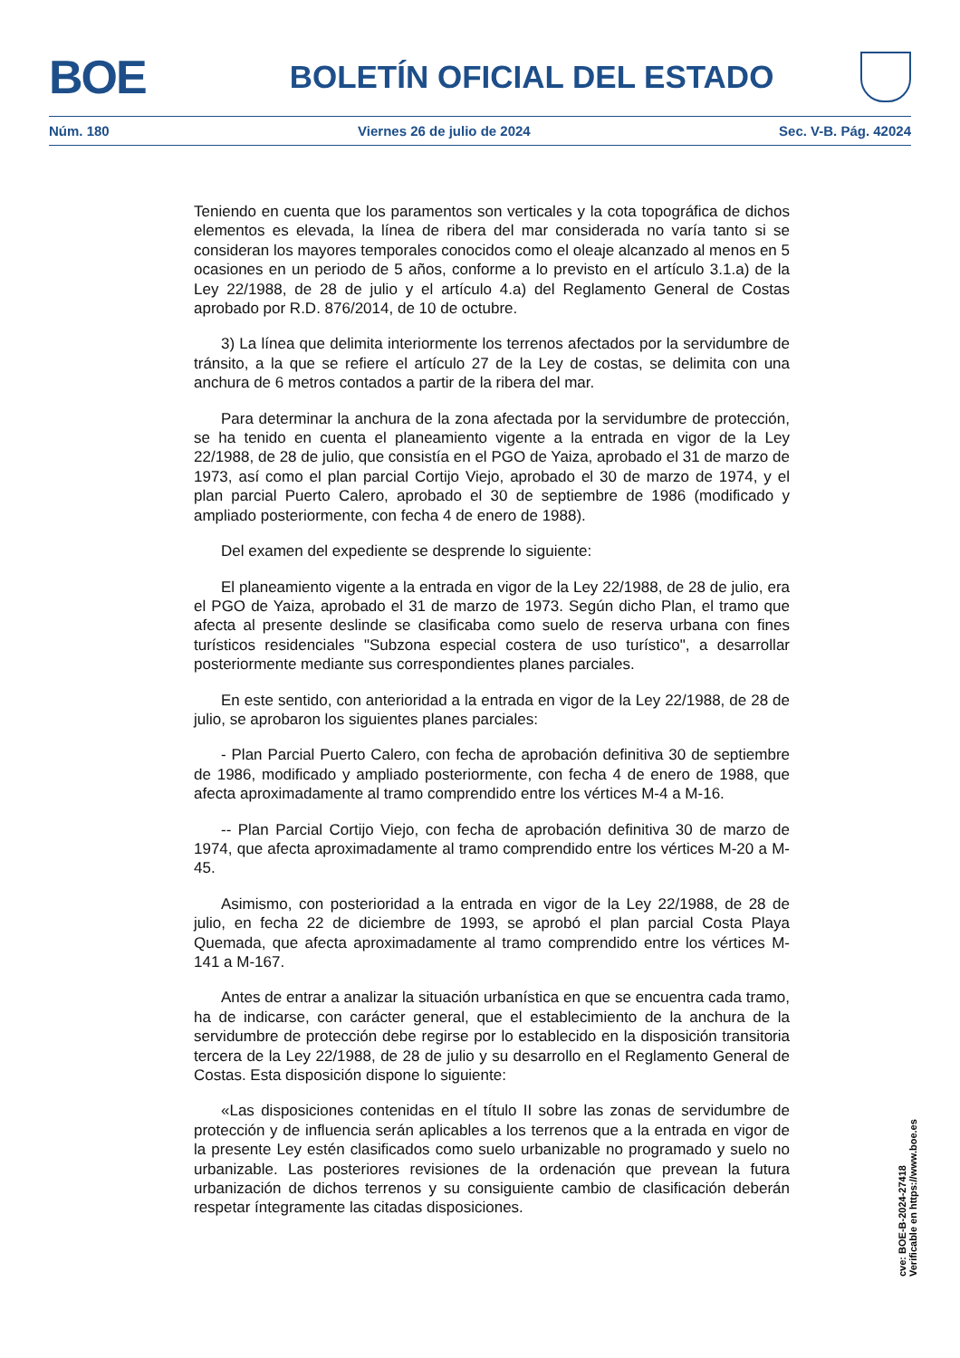BOE
BOLETÍN OFICIAL DEL ESTADO
Núm. 180 Viernes 26 de julio de 2024 Sec. V-B. Pág. 42024
Teniendo en cuenta que los paramentos son verticales y la cota topográfica de dichos elementos es elevada, la línea de ribera del mar considerada no varía tanto si se consideran los mayores temporales conocidos como el oleaje alcanzado al menos en 5 ocasiones en un periodo de 5 años, conforme a lo previsto en el artículo 3.1.a) de la Ley 22/1988, de 28 de julio y el artículo 4.a) del Reglamento General de Costas aprobado por R.D. 876/2014, de 10 de octubre.
3) La línea que delimita interiormente los terrenos afectados por la servidumbre de tránsito, a la que se refiere el artículo 27 de la Ley de costas, se delimita con una anchura de 6 metros contados a partir de la ribera del mar.
Para determinar la anchura de la zona afectada por la servidumbre de protección, se ha tenido en cuenta el planeamiento vigente a la entrada en vigor de la Ley 22/1988, de 28 de julio, que consistía en el PGO de Yaiza, aprobado el 31 de marzo de 1973, así como el plan parcial Cortijo Viejo, aprobado el 30 de marzo de 1974, y el plan parcial Puerto Calero, aprobado el 30 de septiembre de 1986 (modificado y ampliado posteriormente, con fecha 4 de enero de 1988).
Del examen del expediente se desprende lo siguiente:
El planeamiento vigente a la entrada en vigor de la Ley 22/1988, de 28 de julio, era el PGO de Yaiza, aprobado el 31 de marzo de 1973. Según dicho Plan, el tramo que afecta al presente deslinde se clasificaba como suelo de reserva urbana con fines turísticos residenciales "Subzona especial costera de uso turístico", a desarrollar posteriormente mediante sus correspondientes planes parciales.
En este sentido, con anterioridad a la entrada en vigor de la Ley 22/1988, de 28 de julio, se aprobaron los siguientes planes parciales:
- Plan Parcial Puerto Calero, con fecha de aprobación definitiva 30 de septiembre de 1986, modificado y ampliado posteriormente, con fecha 4 de enero de 1988, que afecta aproximadamente al tramo comprendido entre los vértices M-4 a M-16.
-- Plan Parcial Cortijo Viejo, con fecha de aprobación definitiva 30 de marzo de 1974, que afecta aproximadamente al tramo comprendido entre los vértices M-20 a M-45.
Asimismo, con posterioridad a la entrada en vigor de la Ley 22/1988, de 28 de julio, en fecha 22 de diciembre de 1993, se aprobó el plan parcial Costa Playa Quemada, que afecta aproximadamente al tramo comprendido entre los vértices M-141 a M-167.
Antes de entrar a analizar la situación urbanística en que se encuentra cada tramo, ha de indicarse, con carácter general, que el establecimiento de la anchura de la servidumbre de protección debe regirse por lo establecido en la disposición transitoria tercera de la Ley 22/1988, de 28 de julio y su desarrollo en el Reglamento General de Costas. Esta disposición dispone lo siguiente:
«Las disposiciones contenidas en el título II sobre las zonas de servidumbre de protección y de influencia serán aplicables a los terrenos que a la entrada en vigor de la presente Ley estén clasificados como suelo urbanizable no programado y suelo no urbanizable. Las posteriores revisiones de la ordenación que prevean la futura urbanización de dichos terrenos y su consiguiente cambio de clasificación deberán respetar íntegramente las citadas disposiciones.
cve: BOE-B-2024-27418
Verificable en https://www.boe.es